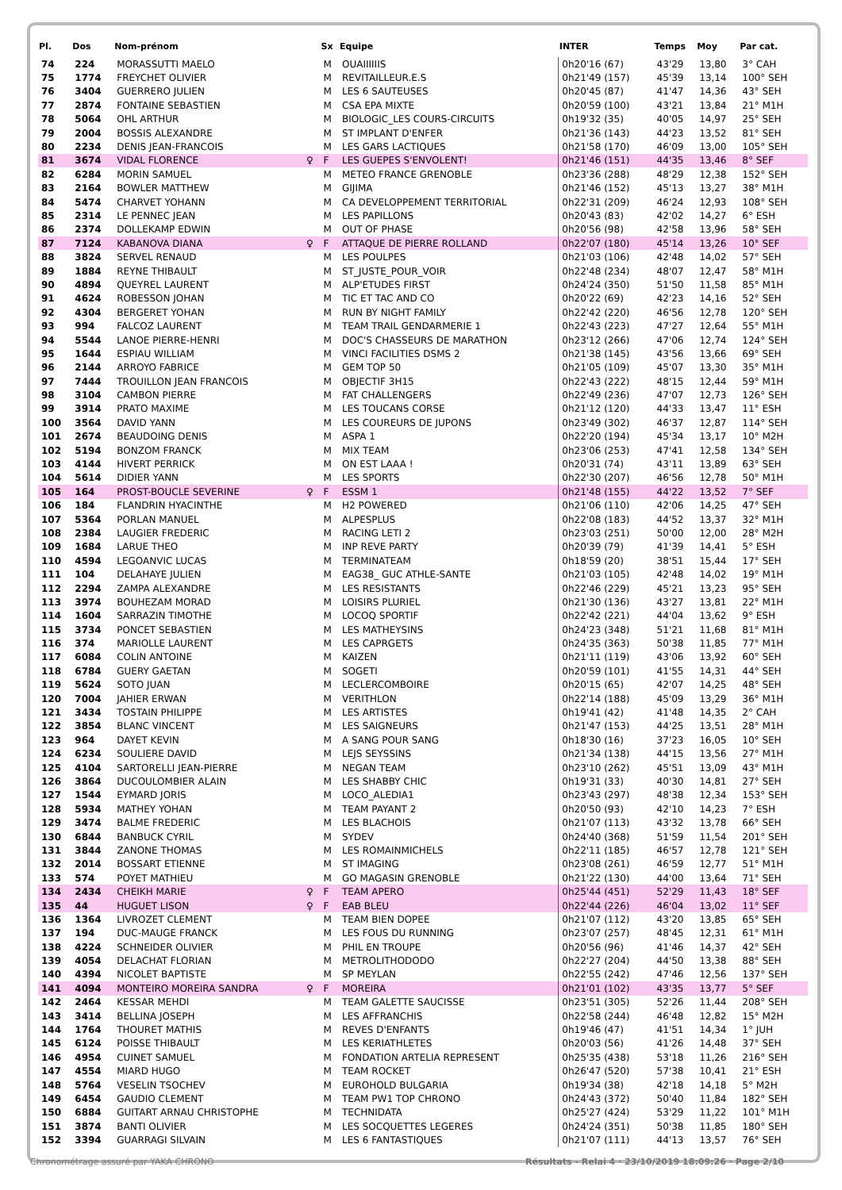| Pl. | Dos | Nom-prénom | | Sx | Equipe | INTER | Temps | Moy | Par cat. |
| --- | --- | --- | --- | --- | --- | --- | --- | --- | --- |
| 74 | 224 | MORASSUTTI MAELO | | M | OUAIIIIIIS | 0h20'16 (67) | 43'29 | 13,80 | 3° CAH |
| 75 | 1774 | FREYCHET OLIVIER | | M | REVITAILLEUR.E.S | 0h21'49 (157) | 45'39 | 13,14 | 100° SEH |
| 76 | 3404 | GUERRERO JULIEN | | M | LES 6 SAUTEUSES | 0h20'45 (87) | 41'47 | 14,36 | 43° SEH |
| 77 | 2874 | FONTAINE SEBASTIEN | | M | CSA EPA MIXTE | 0h20'59 (100) | 43'21 | 13,84 | 21° M1H |
| 78 | 5064 | OHL ARTHUR | | M | BIOLOGIC_LES COURS-CIRCUITS | 0h19'32 (35) | 40'05 | 14,97 | 25° SEH |
| 79 | 2004 | BOSSIS ALEXANDRE | | M | ST IMPLANT D'ENFER | 0h21'36 (143) | 44'23 | 13,52 | 81° SEH |
| 80 | 2234 | DENIS JEAN-FRANCOIS | | M | LES GARS LACTIQUES | 0h21'58 (170) | 46'09 | 13,00 | 105° SEH |
| 81 | 3674 | VIDAL FLORENCE | ♀ | F | LES GUEPES S'ENVOLENT! | 0h21'46 (151) | 44'35 | 13,46 | 8° SEF |
| 82 | 6284 | MORIN SAMUEL | | M | METEO FRANCE GRENOBLE | 0h23'36 (288) | 48'29 | 12,38 | 152° SEH |
| 83 | 2164 | BOWLER MATTHEW | | M | GIJIMA | 0h21'46 (152) | 45'13 | 13,27 | 38° M1H |
| 84 | 5474 | CHARVET YOHANN | | M | CA DEVELOPPEMENT TERRITORIAL | 0h22'31 (209) | 46'24 | 12,93 | 108° SEH |
| 85 | 2314 | LE PENNEC JEAN | | M | LES PAPILLONS | 0h20'43 (83) | 42'02 | 14,27 | 6° ESH |
| 86 | 2374 | DOLLEKAMP EDWIN | | M | OUT OF PHASE | 0h20'56 (98) | 42'58 | 13,96 | 58° SEH |
| 87 | 7124 | KABANOVA DIANA | ♀ | F | ATTAQUE DE PIERRE ROLLAND | 0h22'07 (180) | 45'14 | 13,26 | 10° SEF |
| 88 | 3824 | SERVEL RENAUD | | M | LES POULPES | 0h21'03 (106) | 42'48 | 14,02 | 57° SEH |
| 89 | 1884 | REYNE THIBAULT | | M | ST_JUSTE_POUR_VOIR | 0h22'48 (234) | 48'07 | 12,47 | 58° M1H |
| 90 | 4894 | QUEYREL LAURENT | | M | ALP'ETUDES FIRST | 0h24'24 (350) | 51'50 | 11,58 | 85° M1H |
| 91 | 4624 | ROBESSON JOHAN | | M | TIC ET TAC AND CO | 0h20'22 (69) | 42'23 | 14,16 | 52° SEH |
| 92 | 4304 | BERGERET YOHAN | | M | RUN BY NIGHT FAMILY | 0h22'42 (220) | 46'56 | 12,78 | 120° SEH |
| 93 | 994 | FALCOZ LAURENT | | M | TEAM TRAIL GENDARMERIE 1 | 0h22'43 (223) | 47'27 | 12,64 | 55° M1H |
| 94 | 5544 | LANOE PIERRE-HENRI | | M | DOC'S CHASSEURS DE MARATHON | 0h23'12 (266) | 47'06 | 12,74 | 124° SEH |
| 95 | 1644 | ESPIAU WILLIAM | | M | VINCI FACILITIES DSMS 2 | 0h21'38 (145) | 43'56 | 13,66 | 69° SEH |
| 96 | 2144 | ARROYO FABRICE | | M | GEM TOP 50 | 0h21'05 (109) | 45'07 | 13,30 | 35° M1H |
| 97 | 7444 | TROUILLON JEAN FRANCOIS | | M | OBJECTIF 3H15 | 0h22'43 (222) | 48'15 | 12,44 | 59° M1H |
| 98 | 3104 | CAMBON PIERRE | | M | FAT CHALLENGERS | 0h22'49 (236) | 47'07 | 12,73 | 126° SEH |
| 99 | 3914 | PRATO MAXIME | | M | LES TOUCANS CORSE | 0h21'12 (120) | 44'33 | 13,47 | 11° ESH |
| 100 | 3564 | DAVID YANN | | M | LES COUREURS DE JUPONS | 0h23'49 (302) | 46'37 | 12,87 | 114° SEH |
| 101 | 2674 | BEAUDOING DENIS | | M | ASPA 1 | 0h22'20 (194) | 45'34 | 13,17 | 10° M2H |
| 102 | 5194 | BONZOM FRANCK | | M | MIX TEAM | 0h23'06 (253) | 47'41 | 12,58 | 134° SEH |
| 103 | 4144 | HIVERT PERRICK | | M | ON EST LAAA ! | 0h20'31 (74) | 43'11 | 13,89 | 63° SEH |
| 104 | 5614 | DIDIER YANN | | M | LES SPORTS | 0h22'30 (207) | 46'56 | 12,78 | 50° M1H |
| 105 | 164 | PROST-BOUCLE SEVERINE | ♀ | F | ESSM 1 | 0h21'48 (155) | 44'22 | 13,52 | 7° SEF |
| 106 | 184 | FLANDRIN HYACINTHE | | M | H2 POWERED | 0h21'06 (110) | 42'06 | 14,25 | 47° SEH |
| 107 | 5364 | PORLAN MANUEL | | M | ALPESPLUS | 0h22'08 (183) | 44'52 | 13,37 | 32° M1H |
| 108 | 2384 | LAUGIER FREDERIC | | M | RACING LETI 2 | 0h23'03 (251) | 50'00 | 12,00 | 28° M2H |
| 109 | 1684 | LARUE THEO | | M | INP REVE PARTY | 0h20'39 (79) | 41'39 | 14,41 | 5° ESH |
| 110 | 4594 | LEGOANVIC LUCAS | | M | TERMINATEAM | 0h18'59 (20) | 38'51 | 15,44 | 17° SEH |
| 111 | 104 | DELAHAYE JULIEN | | M | EAG38_ GUC ATHLE-SANTE | 0h21'03 (105) | 42'48 | 14,02 | 19° M1H |
| 112 | 2294 | ZAMPA ALEXANDRE | | M | LES RESISTANTS | 0h22'46 (229) | 45'21 | 13,23 | 95° SEH |
| 113 | 3974 | BOUHEZAM MORAD | | M | LOISIRS PLURIEL | 0h21'30 (136) | 43'27 | 13,81 | 22° M1H |
| 114 | 1604 | SARRAZIN TIMOTHE | | M | LOCOQ SPORTIF | 0h22'42 (221) | 44'04 | 13,62 | 9° ESH |
| 115 | 3734 | PONCET SEBASTIEN | | M | LES MATHEYSINS | 0h24'23 (348) | 51'21 | 11,68 | 81° M1H |
| 116 | 374 | MARIOLLE LAURENT | | M | LES CAPRGETS | 0h24'35 (363) | 50'38 | 11,85 | 77° M1H |
| 117 | 6084 | COLIN ANTOINE | | M | KAIZEN | 0h21'11 (119) | 43'06 | 13,92 | 60° SEH |
| 118 | 6784 | GUERY GAETAN | | M | SOGETI | 0h20'59 (101) | 41'55 | 14,31 | 44° SEH |
| 119 | 5624 | SOTO JUAN | | M | LECLERCOMBOIRE | 0h20'15 (65) | 42'07 | 14,25 | 48° SEH |
| 120 | 7004 | JAHIER ERWAN | | M | VERITHLON | 0h22'14 (188) | 45'09 | 13,29 | 36° M1H |
| 121 | 3434 | TOSTAIN PHILIPPE | | M | LES ARTISTES | 0h19'41 (42) | 41'48 | 14,35 | 2° CAH |
| 122 | 3854 | BLANC VINCENT | | M | LES SAIGNEURS | 0h21'47 (153) | 44'25 | 13,51 | 28° M1H |
| 123 | 964 | DAYET KEVIN | | M | A SANG POUR SANG | 0h18'30 (16) | 37'23 | 16,05 | 10° SEH |
| 124 | 6234 | SOULIERE DAVID | | M | LEJS SEYSSINS | 0h21'34 (138) | 44'15 | 13,56 | 27° M1H |
| 125 | 4104 | SARTORELLI JEAN-PIERRE | | M | NEGAN TEAM | 0h23'10 (262) | 45'51 | 13,09 | 43° M1H |
| 126 | 3864 | DUCOULOMBIER ALAIN | | M | LES SHABBY CHIC | 0h19'31 (33) | 40'30 | 14,81 | 27° SEH |
| 127 | 1544 | EYMARD JORIS | | M | LOCO_ALEDIA1 | 0h23'43 (297) | 48'38 | 12,34 | 153° SEH |
| 128 | 5934 | MATHEY YOHAN | | M | TEAM PAYANT 2 | 0h20'50 (93) | 42'10 | 14,23 | 7° ESH |
| 129 | 3474 | BALME FREDERIC | | M | LES BLACHOIS | 0h21'07 (113) | 43'32 | 13,78 | 66° SEH |
| 130 | 6844 | BANBUCK CYRIL | | M | SYDEV | 0h24'40 (368) | 51'59 | 11,54 | 201° SEH |
| 131 | 3844 | ZANONE THOMAS | | M | LES ROMAINMICHELS | 0h22'11 (185) | 46'57 | 12,78 | 121° SEH |
| 132 | 2014 | BOSSART ETIENNE | | M | ST IMAGING | 0h23'08 (261) | 46'59 | 12,77 | 51° M1H |
| 133 | 574 | POYET MATHIEU | | M | GO MAGASIN GRENOBLE | 0h21'22 (130) | 44'00 | 13,64 | 71° SEH |
| 134 | 2434 | CHEIKH MARIE | ♀ | F | TEAM APERO | 0h25'44 (451) | 52'29 | 11,43 | 18° SEF |
| 135 | 44 | HUGUET LISON | ♀ | F | EAB BLEU | 0h22'44 (226) | 46'04 | 13,02 | 11° SEF |
| 136 | 1364 | LIVROZET CLEMENT | | M | TEAM BIEN DOPEE | 0h21'07 (112) | 43'20 | 13,85 | 65° SEH |
| 137 | 194 | DUC-MAUGE FRANCK | | M | LES FOUS DU RUNNING | 0h23'07 (257) | 48'45 | 12,31 | 61° M1H |
| 138 | 4224 | SCHNEIDER OLIVIER | | M | PHIL EN TROUPE | 0h20'56 (96) | 41'46 | 14,37 | 42° SEH |
| 139 | 4054 | DELACHAT FLORIAN | | M | METROLITHODODO | 0h22'27 (204) | 44'50 | 13,38 | 88° SEH |
| 140 | 4394 | NICOLET BAPTISTE | | M | SP MEYLAN | 0h22'55 (242) | 47'46 | 12,56 | 137° SEH |
| 141 | 4094 | MONTEIRO MOREIRA SANDRA | ♀ | F | MOREIRA | 0h21'01 (102) | 43'35 | 13,77 | 5° SEF |
| 142 | 2464 | KESSAR MEHDI | | M | TEAM GALETTE SAUCISSE | 0h23'51 (305) | 52'26 | 11,44 | 208° SEH |
| 143 | 3414 | BELLINA JOSEPH | | M | LES AFFRANCHIS | 0h22'58 (244) | 46'48 | 12,82 | 15° M2H |
| 144 | 1764 | THOURET MATHIS | | M | REVES D'ENFANTS | 0h19'46 (47) | 41'51 | 14,34 | 1° JUH |
| 145 | 6124 | POISSE THIBAULT | | M | LES KERIATHLETES | 0h20'03 (56) | 41'26 | 14,48 | 37° SEH |
| 146 | 4954 | CUINET SAMUEL | | M | FONDATION ARTELIA REPRESENT | 0h25'35 (438) | 53'18 | 11,26 | 216° SEH |
| 147 | 4554 | MIARD HUGO | | M | TEAM ROCKET | 0h26'47 (520) | 57'38 | 10,41 | 21° ESH |
| 148 | 5764 | VESELIN TSOCHEV | | M | EUROHOLD BULGARIA | 0h19'34 (38) | 42'18 | 14,18 | 5° M2H |
| 149 | 6454 | GAUDIO CLEMENT | | M | TEAM PW1 TOP CHRONO | 0h24'43 (372) | 50'40 | 11,84 | 182° SEH |
| 150 | 6884 | GUITART ARNAU CHRISTOPHE | | M | TECHNIDATA | 0h25'27 (424) | 53'29 | 11,22 | 101° M1H |
| 151 | 3874 | BANTI OLIVIER | | M | LES SOCQUETTES LEGERES | 0h24'24 (351) | 50'38 | 11,85 | 180° SEH |
| 152 | 3394 | GUARRAGI SILVAIN | | M | LES 6 FANTASTIQUES | 0h21'07 (111) | 44'13 | 13,57 | 76° SEH |
Chronométrage assuré par YAKA CHRONO Résultats - Relai 4 · 23/10/2019 18:09:26 · Page 2/10